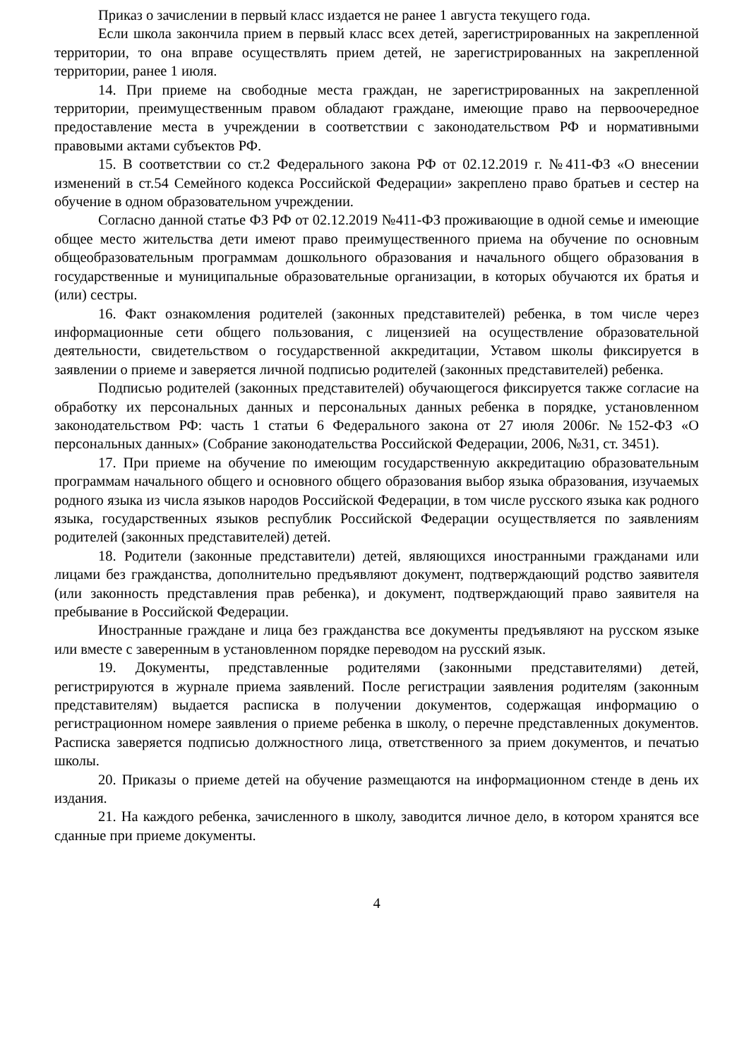Приказ о зачислении в первый класс издается не ранее 1 августа текущего года.
Если школа закончила прием в первый класс всех детей, зарегистрированных на закрепленной территории, то она вправе осуществлять прием детей, не зарегистрированных на закрепленной территории, ранее 1 июля.
14. При приеме на свободные места граждан, не зарегистрированных на закрепленной территории, преимущественным правом обладают граждане, имеющие право на первоочередное предоставление места в учреждении в соответствии с законодательством РФ и нормативными правовыми актами субъектов РФ.
15. В соответствии со ст.2 Федерального закона РФ от 02.12.2019 г. №411-ФЗ «О внесении изменений в ст.54 Семейного кодекса Российской Федерации» закреплено право братьев и сестер на обучение в одном образовательном учреждении.
Согласно данной статье ФЗ РФ от 02.12.2019 №411-ФЗ проживающие в одной семье и имеющие общее место жительства дети имеют право преимущественного приема на обучение по основным общеобразовательным программам дошкольного образования и начального общего образования в государственные и муниципальные образовательные организации, в которых обучаются их братья и (или) сестры.
16. Факт ознакомления родителей (законных представителей) ребенка, в том числе через информационные сети общего пользования, с лицензией на осуществление образовательной деятельности, свидетельством о государственной аккредитации, Уставом школы фиксируется в заявлении о приеме и заверяется личной подписью родителей (законных представителей) ребенка.
Подписью родителей (законных представителей) обучающегося фиксируется также согласие на обработку их персональных данных и персональных данных ребенка в порядке, установленном законодательством РФ: часть 1 статьи 6 Федерального закона от 27 июля 2006г. №152-ФЗ «О персональных данных» (Собрание законодательства Российской Федерации, 2006, №31, ст. 3451).
17. При приеме на обучение по имеющим государственную аккредитацию образовательным программам начального общего и основного общего образования выбор языка образования, изучаемых родного языка из числа языков народов Российской Федерации, в том числе русского языка как родного языка, государственных языков республик Российской Федерации осуществляется по заявлениям родителей (законных представителей) детей.
18. Родители (законные представители) детей, являющихся иностранными гражданами или лицами без гражданства, дополнительно предъявляют документ, подтверждающий родство заявителя (или законность представления прав ребенка), и документ, подтверждающий право заявителя на пребывание в Российской Федерации.
Иностранные граждане и лица без гражданства все документы предъявляют на русском языке или вместе с заверенным в установленном порядке переводом на русский язык.
19. Документы, представленные родителями (законными представителями) детей, регистрируются в журнале приема заявлений. После регистрации заявления родителям (законным представителям) выдается расписка в получении документов, содержащая информацию о регистрационном номере заявления о приеме ребенка в школу, о перечне представленных документов. Расписка заверяется подписью должностного лица, ответственного за прием документов, и печатью школы.
20. Приказы о приеме детей на обучение размещаются на информационном стенде в день их издания.
21. На каждого ребенка, зачисленного в школу, заводится личное дело, в котором хранятся все сданные при приеме документы.
4